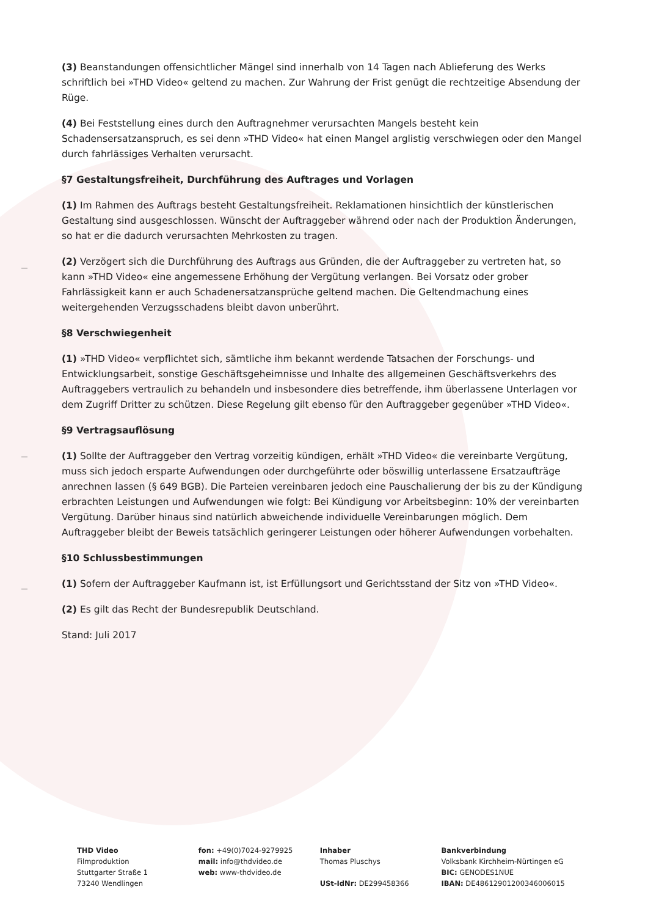(3) Beanstandungen offensichtlicher Mängel sind innerhalb von 14 Tagen nach Ablieferung des Werks schriftlich bei »THD Video« geltend zu machen. Zur Wahrung der Frist genügt die rechtzeitige Absendung der Rüge.
(4) Bei Feststellung eines durch den Auftragnehmer verursachten Mangels besteht kein Schadensersatzanspruch, es sei denn »THD Video« hat einen Mangel arglistig verschwiegen oder den Mangel durch fahrlässiges Verhalten verursacht.
§7 Gestaltungsfreiheit, Durchführung des Auftrages und Vorlagen
(1) Im Rahmen des Auftrags besteht Gestaltungsfreiheit. Reklamationen hinsichtlich der künstlerischen Gestaltung sind ausgeschlossen. Wünscht der Auftraggeber während oder nach der Produktion Änderungen, so hat er die dadurch verursachten Mehrkosten zu tragen.
(2) Verzögert sich die Durchführung des Auftrags aus Gründen, die der Auftraggeber zu vertreten hat, so kann »THD Video« eine angemessene Erhöhung der Vergütung verlangen. Bei Vorsatz oder grober Fahrlässigkeit kann er auch Schadenersatzansprüche geltend machen. Die Geltendmachung eines weitergehenden Verzugsschadens bleibt davon unberührt.
§8 Verschwiegenheit
(1) »THD Video« verpflichtet sich, sämtliche ihm bekannt werdende Tatsachen der Forschungs- und Entwicklungsarbeit, sonstige Geschäftsgeheimnisse und Inhalte des allgemeinen Geschäftsverkehrs des Auftraggebers vertraulich zu behandeln und insbesondere dies betreffende, ihm überlassene Unterlagen vor dem Zugriff Dritter zu schützen. Diese Regelung gilt ebenso für den Auftraggeber gegenüber »THD Video«.
§9 Vertragsauflösung
(1) Sollte der Auftraggeber den Vertrag vorzeitig kündigen, erhält »THD Video« die vereinbarte Vergütung, muss sich jedoch ersparte Aufwendungen oder durchgeführte oder böswillig unterlassene Ersatzaufträge anrechnen lassen (§ 649 BGB). Die Parteien vereinbaren jedoch eine Pauschalierung der bis zu der Kündigung erbrachten Leistungen und Aufwendungen wie folgt: Bei Kündigung vor Arbeitsbeginn: 10% der vereinbarten Vergütung. Darüber hinaus sind natürlich abweichende individuelle Vereinbarungen möglich. Dem Auftraggeber bleibt der Beweis tatsächlich geringerer Leistungen oder höherer Aufwendungen vorbehalten.
§10 Schlussbestimmungen
(1) Sofern der Auftraggeber Kaufmann ist, ist Erfüllungsort und Gerichtsstand der Sitz von »THD Video«.
(2) Es gilt das Recht der Bundesrepublik Deutschland.
Stand: Juli 2017
THD Video
Filmproduktion
Stuttgarter Straße 1
73240 Wendlingen
fon: +49(0)7024-9279925
mail: info@thdvideo.de
web: www-thdvideo.de
Inhaber
Thomas Pluschys
USt-IdNr: DE299458366
Bankverbindung
Volksbank Kirchheim-Nürtingen eG
BIC: GENODES1NUE
IBAN: DE48612901200346006015